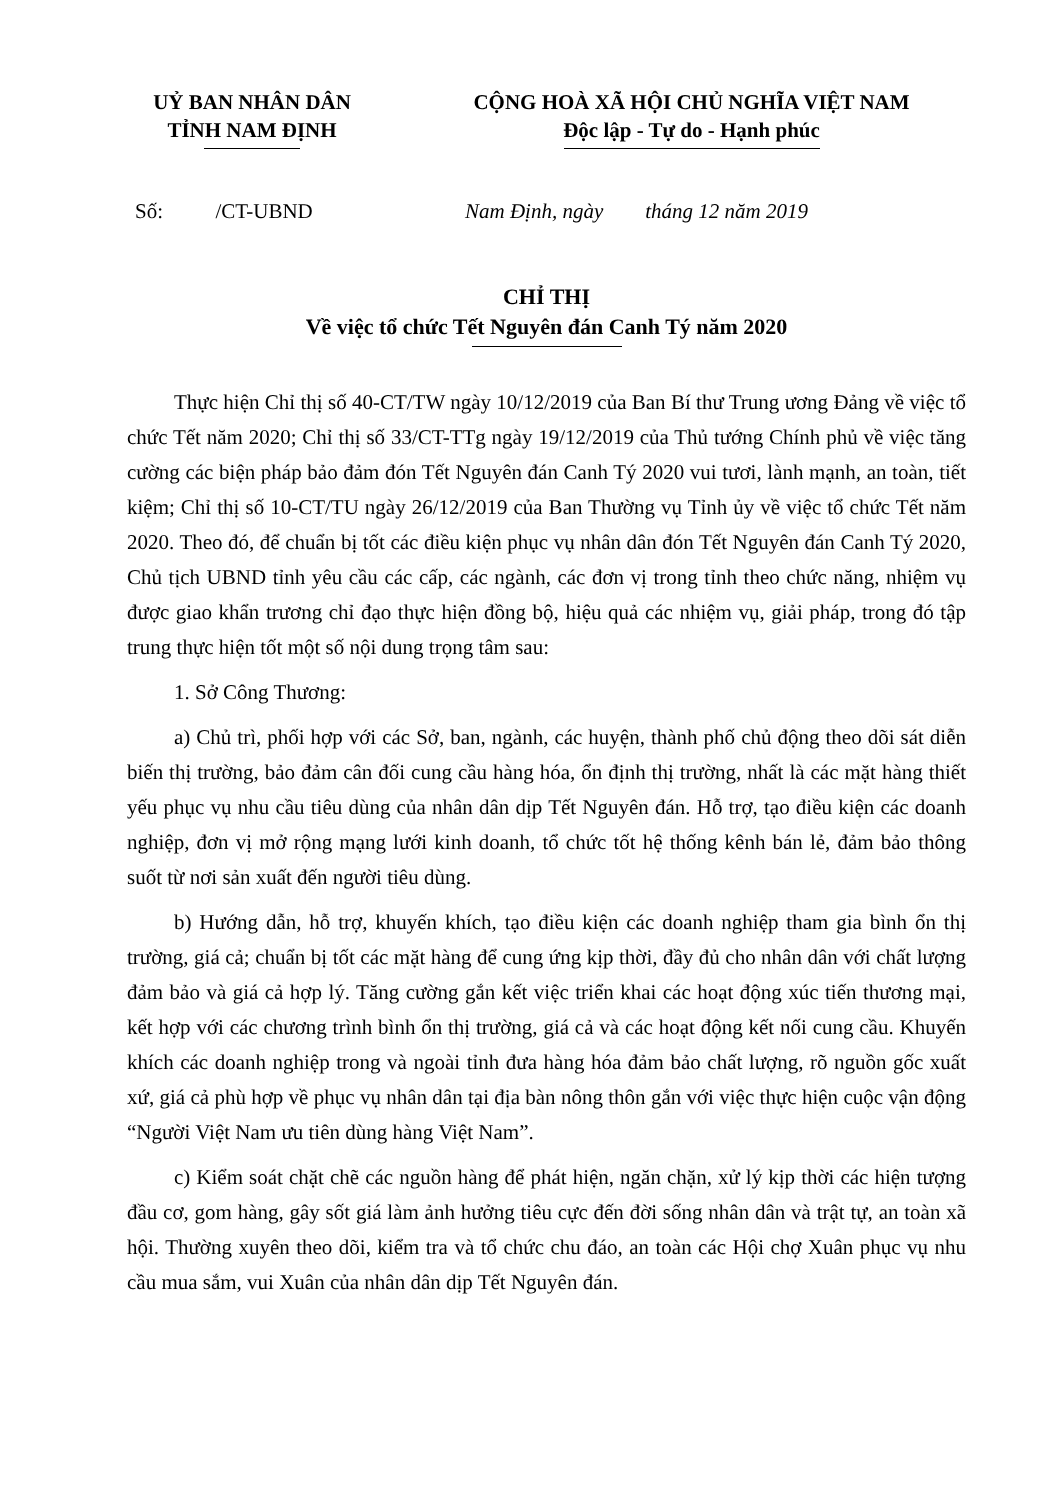UỶ BAN NHÂN DÂN
TỈNH NAM ĐỊNH
CỘNG HOÀ XÃ HỘI CHỦ NGHĨA VIỆT NAM
Độc lập - Tự do - Hạnh phúc
Số: /CT-UBND Nam Định, ngày tháng 12 năm 2019
CHỈ THỊ
Về việc tổ chức Tết Nguyên đán Canh Tý năm 2020
Thực hiện Chỉ thị số 40-CT/TW ngày 10/12/2019 của Ban Bí thư Trung ương Đảng về việc tổ chức Tết năm 2020; Chỉ thị số 33/CT-TTg ngày 19/12/2019 của Thủ tướng Chính phủ về việc tăng cường các biện pháp bảo đảm đón Tết Nguyên đán Canh Tý 2020 vui tươi, lành mạnh, an toàn, tiết kiệm; Chỉ thị số 10-CT/TU ngày 26/12/2019 của Ban Thường vụ Tỉnh ủy về việc tổ chức Tết năm 2020. Theo đó, để chuẩn bị tốt các điều kiện phục vụ nhân dân đón Tết Nguyên đán Canh Tý 2020, Chủ tịch UBND tỉnh yêu cầu các cấp, các ngành, các đơn vị trong tỉnh theo chức năng, nhiệm vụ được giao khẩn trương chỉ đạo thực hiện đồng bộ, hiệu quả các nhiệm vụ, giải pháp, trong đó tập trung thực hiện tốt một số nội dung trọng tâm sau:
1. Sở Công Thương:
a) Chủ trì, phối hợp với các Sở, ban, ngành, các huyện, thành phố chủ động theo dõi sát diễn biến thị trường, bảo đảm cân đối cung cầu hàng hóa, ổn định thị trường, nhất là các mặt hàng thiết yếu phục vụ nhu cầu tiêu dùng của nhân dân dịp Tết Nguyên đán. Hỗ trợ, tạo điều kiện các doanh nghiệp, đơn vị mở rộng mạng lưới kinh doanh, tổ chức tốt hệ thống kênh bán lẻ, đảm bảo thông suốt từ nơi sản xuất đến người tiêu dùng.
b) Hướng dẫn, hỗ trợ, khuyến khích, tạo điều kiện các doanh nghiệp tham gia bình ổn thị trường, giá cả; chuẩn bị tốt các mặt hàng để cung ứng kịp thời, đầy đủ cho nhân dân với chất lượng đảm bảo và giá cả hợp lý. Tăng cường gắn kết việc triển khai các hoạt động xúc tiến thương mại, kết hợp với các chương trình bình ổn thị trường, giá cả và các hoạt động kết nối cung cầu. Khuyến khích các doanh nghiệp trong và ngoài tỉnh đưa hàng hóa đảm bảo chất lượng, rõ nguồn gốc xuất xứ, giá cả phù hợp về phục vụ nhân dân tại địa bàn nông thôn gắn với việc thực hiện cuộc vận động “Người Việt Nam ưu tiên dùng hàng Việt Nam”.
c) Kiểm soát chặt chẽ các nguồn hàng để phát hiện, ngăn chặn, xử lý kịp thời các hiện tượng đầu cơ, gom hàng, gây sốt giá làm ảnh hưởng tiêu cực đến đời sống nhân dân và trật tự, an toàn xã hội. Thường xuyên theo dõi, kiểm tra và tổ chức chu đáo, an toàn các Hội chợ Xuân phục vụ nhu cầu mua sắm, vui Xuân của nhân dân dịp Tết Nguyên đán.